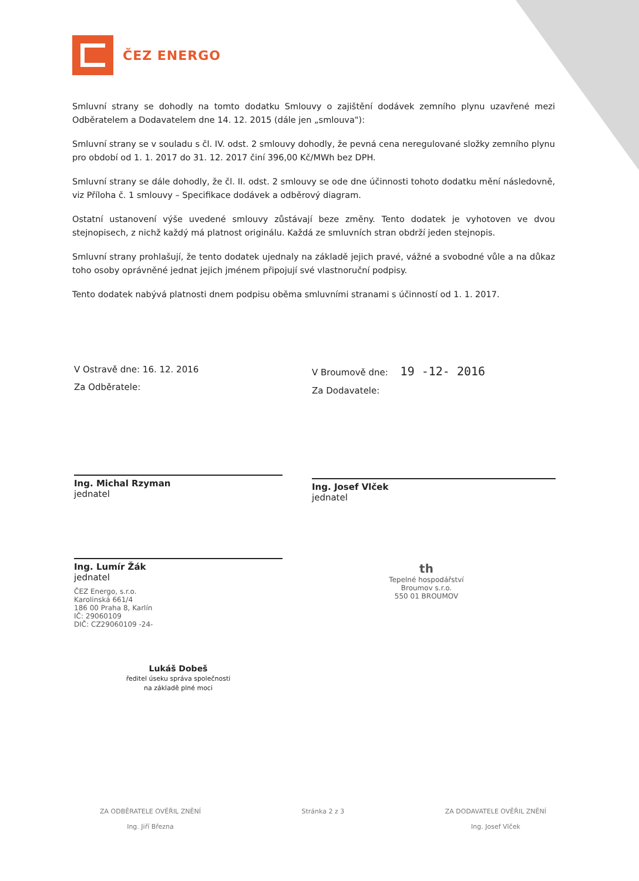ČEZ ENERGO
Smluvní strany se dohodly na tomto dodatku Smlouvy o zajištění dodávek zemního plynu uzavřené mezi Odběratelem a Dodavatelem dne 14. 12. 2015 (dále jen „smlouva"):
Smluvní strany se v souladu s čl. IV. odst. 2 smlouvy dohodly, že pevná cena neregulované složky zemního plynu pro období od 1. 1. 2017 do 31. 12. 2017 činí 396,00 Kč/MWh bez DPH.
Smluvní strany se dále dohodly, že čl. II. odst. 2 smlouvy se ode dne účinnosti tohoto dodatku mění následovně, viz Příloha č. 1 smlouvy – Specifikace dodávek a odběrový diagram.
Ostatní ustanovení výše uvedené smlouvy zůstávají beze změny. Tento dodatek je vyhotoven ve dvou stejnopisech, z nichž každý má platnost originálu. Každá ze smluvních stran obdrží jeden stejnopis.
Smluvní strany prohlašují, že tento dodatek ujednaly na základě jejich pravé, vážné a svobodné vůle a na důkaz toho osoby oprávněné jednat jejich jménem připojují své vlastnoruční podpisy.
Tento dodatek nabývá platnosti dnem podpisu oběma smluvními stranami s účinností od 1. 1. 2017.
V Ostravě dne: 16. 12. 2016
Za Odběratele:
Ing. Michal Rzyman
jednatel
Ing. Lumír Žák
jednatel
ČEZ Energo, s.r.o.
Karolinská 661/4
186 00 Praha 8, Karlín
IČ: 29060109
DIČ: CZ29060109 -24-
Lukáš Dobeš
ředitel úseku správa společnosti
na základě plné moci
V Broumově dne: 19 -12- 2016
Za Dodavatele:
Ing. Josef Vlček
jednatel
th
Tepelné hospodářství Broumov s.r.o.
550 01 BROUMOV
ZA ODBĚRATELE OVĚŘIL ZNĚNÍ
Ing. Jiří Března
Stránka 2 z 3 ZA DODAVATELE OVĚŘIL ZNĚNÍ
Ing. Josef Vlček